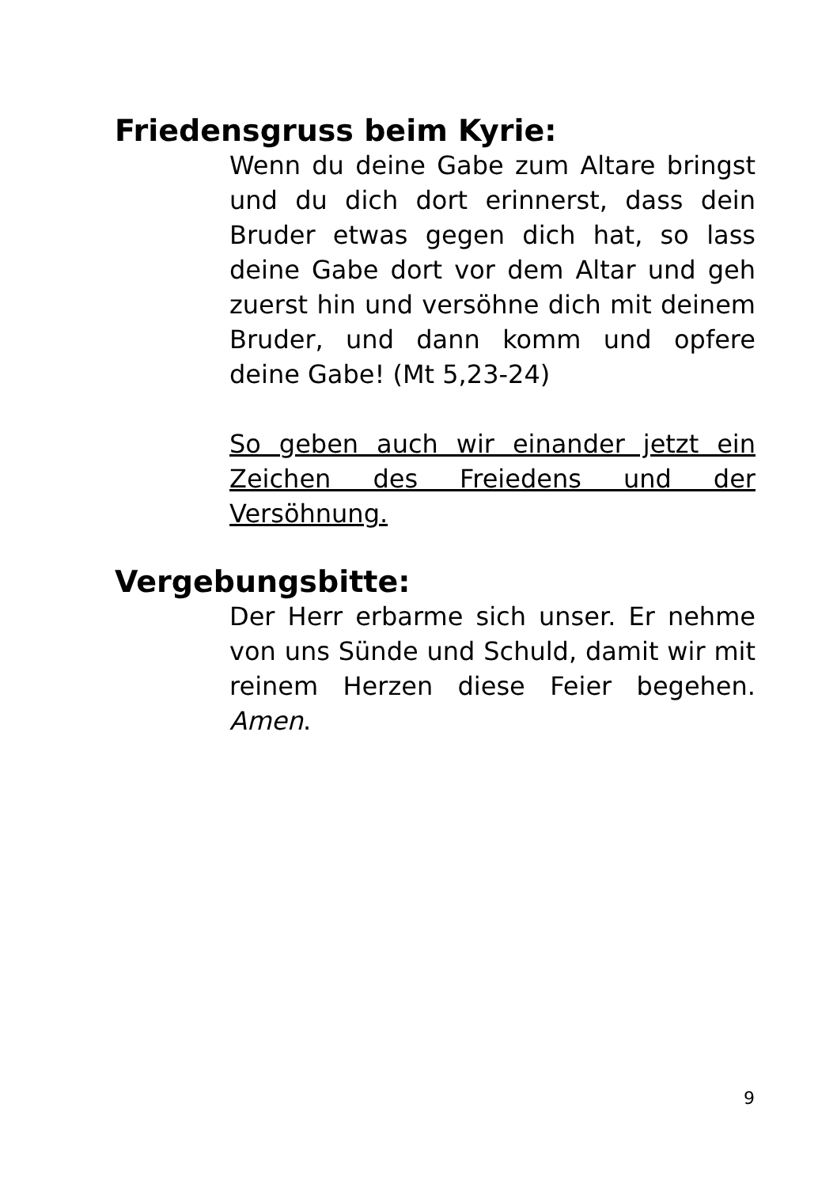Friedensgruss beim Kyrie:
Wenn du deine Gabe zum Altare bringst und du dich dort erinnerst, dass dein Bruder etwas gegen dich hat, so lass deine Gabe dort vor dem Altar und geh zuerst hin und versöhne dich mit deinem Bruder, und dann komm und opfere deine Gabe! (Mt 5,23-24)
So geben auch wir einander jetzt ein Zeichen des Freiedens und der Versöhnung.
Vergebungsbitte:
Der Herr erbarme sich unser. Er nehme von uns Sünde und Schuld, damit wir mit reinem Herzen diese Feier begehen. Amen.
9